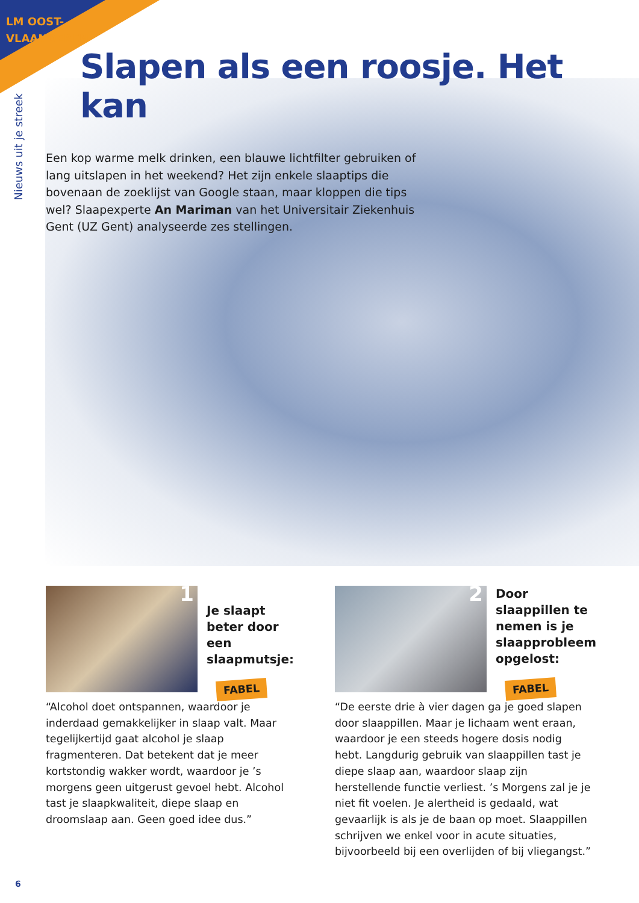LM OOST-VLAANDEREN
Slapen als een roosje. Het kan
Nieuws uit je streek
Een kop warme melk drinken, een blauwe lichtfilter gebruiken of lang uitslapen in het weekend? Het zijn enkele slaaptips die bovenaan de zoeklijst van Google staan, maar kloppen die tips wel? Slaapexperte An Mariman van het Universitair Ziekenhuis Gent (UZ Gent) analyseerde zes stellingen.
1
Je slaapt beter door een slaapmutsje:
FABEL
“Alcohol doet ontspannen, waardoor je inderdaad gemakkelijker in slaap valt. Maar tegelijkertijd gaat alcohol je slaap fragmenteren. Dat betekent dat je meer kortstondig wakker wordt, waardoor je ’s morgens geen uitgerust gevoel hebt. Alcohol tast je slaapkwaliteit, diepe slaap en droomslaap aan. Geen goed idee dus.”
2
Door slaappillen te nemen is je slaapprobleem opgelost:
FABEL
“De eerste drie à vier dagen ga je goed slapen door slaappillen. Maar je lichaam went eraan, waardoor je een steeds hogere dosis nodig hebt. Langdurig gebruik van slaappillen tast je diepe slaap aan, waardoor slaap zijn herstellende functie verliest. ’s Morgens zal je je niet fit voelen. Je alertheid is gedaald, wat gevaarlijk is als je de baan op moet. Slaappillen schrijven we enkel voor in acute situaties, bijvoorbeeld bij een overlijden of bij vliegangst.”
6